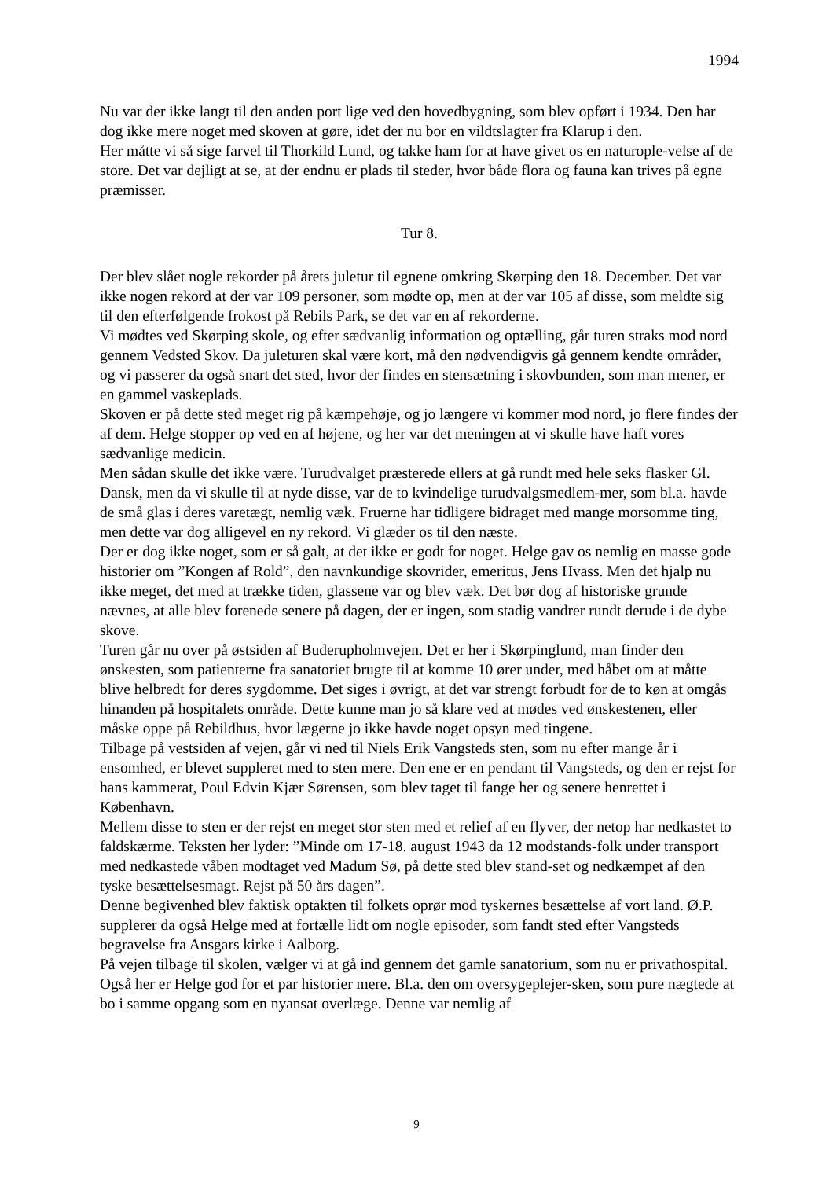1994
Nu var der ikke langt til den anden port lige ved den hovedbygning, som blev opført i 1934. Den har dog ikke mere noget med skoven at gøre, idet der nu bor en vildtslagter fra Klarup i den.
Her måtte vi så sige farvel til Thorkild Lund, og takke ham for at have givet os en naturople-velse af de store. Det var dejligt at se, at der endnu er plads til steder, hvor både flora og fauna kan trives på egne præmisser.
Tur 8.
Der blev slået nogle rekorder på årets juletur til egnene omkring Skørping den 18. December. Det var ikke nogen rekord at der var 109 personer, som mødte op, men at der var 105 af disse, som meldte sig til den efterfølgende frokost på Rebils Park, se det var en af rekorderne.
Vi mødtes ved Skørping skole, og efter sædvanlig information og optælling, går turen straks mod nord gennem Vedsted Skov. Da juleturen skal være kort, må den nødvendigvis gå gennem kendte områder, og vi passerer da også snart det sted, hvor der findes en stensætning i skovbunden, som man mener, er en gammel vaskeplads.
Skoven er på dette sted meget rig på kæmpehøje, og jo længere vi kommer mod nord, jo flere findes der af dem. Helge stopper op ved en af højene, og her var det meningen at vi skulle have haft vores sædvanlige medicin.
Men sådan skulle det ikke være. Turudvalget præsterede ellers at gå rundt med hele seks flasker Gl. Dansk, men da vi skulle til at nyde disse, var de to kvindelige turudvalgsmedlem-mer, som bl.a. havde de små glas i deres varetægt, nemlig væk. Fruerne har tidligere bidraget med mange morsomme ting, men dette var dog alligevel en ny rekord. Vi glæder os til den næste.
Der er dog ikke noget, som er så galt, at det ikke er godt for noget. Helge gav os nemlig en masse gode historier om ”Kongen af Rold”, den navnkundige skovrider, emeritus, Jens Hvass. Men det hjalp nu ikke meget, det med at trække tiden, glassene var og blev væk. Det bør dog af historiske grunde nævnes, at alle blev forenede senere på dagen, der er ingen, som stadig vandrer rundt derude i de dybe skove.
Turen går nu over på østsiden af Buderupholmvejen. Det er her i Skørpinglund, man finder den ønskesten, som patienterne fra sanatoriet brugte til at komme 10 ører under, med håbet om at måtte blive helbredt for deres sygdomme. Det siges i øvrigt, at det var strengt forbudt for de to køn at omgås hinanden på hospitalets område. Dette kunne man jo så klare ved at mødes ved ønskestenen, eller måske oppe på Rebildhus, hvor lægerne jo ikke havde noget opsyn med tingene.
Tilbage på vestsiden af vejen, går vi ned til Niels Erik Vangsteds sten, som nu efter mange år i ensomhed, er blevet suppleret med to sten mere. Den ene er en pendant til Vangsteds, og den er rejst for hans kammerat, Poul Edvin Kjær Sørensen, som blev taget til fange her og senere henrettet i København.
Mellem disse to sten er der rejst en meget stor sten med et relief af en flyver, der netop har nedkastet to faldskærme. Teksten her lyder: ”Minde om 17-18. august 1943 da 12 modstands-folk under transport med nedkastede våben modtaget ved Madum Sø, på dette sted blev stand-set og nedkæmpet af den tyske besættelsesmagt. Rejst på 50 års dagen”.
Denne begivenhed blev faktisk optakten til folkets oprør mod tyskernes besættelse af vort land. Ø.P. supplerer da også Helge med at fortælle lidt om nogle episoder, som fandt sted efter Vangsteds begravelse fra Ansgars kirke i Aalborg.
På vejen tilbage til skolen, vælger vi at gå ind gennem det gamle sanatorium, som nu er privathospital. Også her er Helge god for et par historier mere. Bl.a. den om oversygeplejer-sken, som pure nægtede at bo i samme opgang som en nyansat overlæge. Denne var nemlig af
9